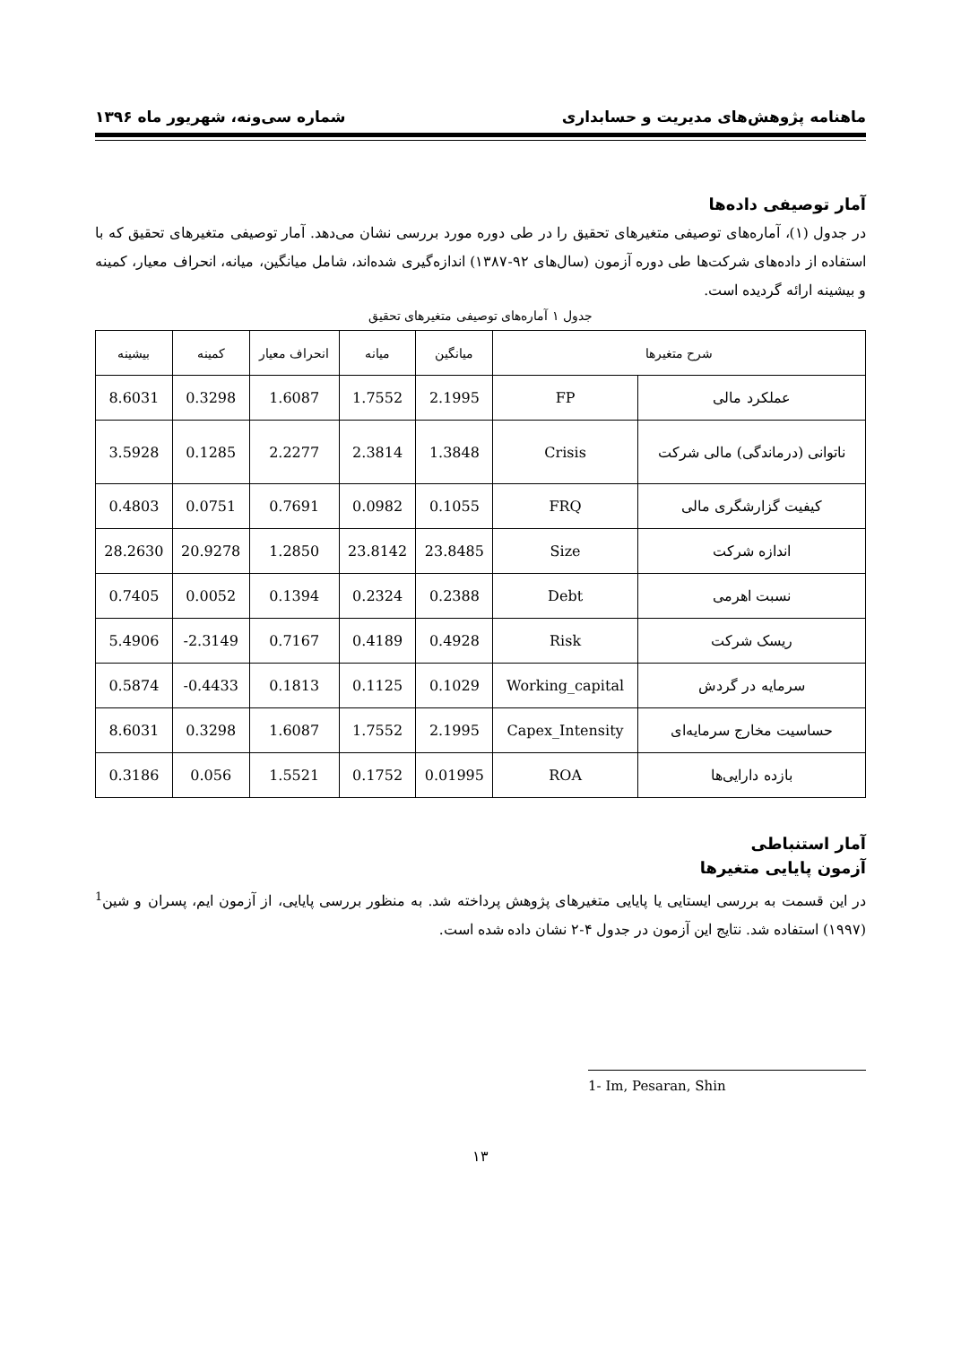ماهنامه پژوهش‌های مدیریت و حسابداری شماره سی‌ونه، شهریور ماه ۱۳۹۶
آمار توصیفی داده‌ها
در جدول (۱)، آماره‌های توصیفی متغیرهای تحقیق را در طی دوره مورد بررسی نشان می‌دهد. آمار توصیفی متغیرهای تحقیق که با استفاده از داده‌های شرکت‌ها طی دوره آزمون (سال‌های ۹۲-۱۳۸۷) اندازه‌گیری شده‌اند، شامل میانگین، میانه، انحراف معیار، کمینه و بیشینه ارائه گردیده است.
جدول ۱ آماره‌های توصیفی متغیرهای تحقیق
| شرح متغیرها | | میانگین | میانه | انحراف معیار | کمینه | بیشینه |
| --- | --- | --- | --- | --- | --- | --- |
| عملکرد مالی | FP | 2.1995 | 1.7552 | 1.6087 | 0.3298 | 8.6031 |
| ناتوانی (درماندگی) مالی شرکت | Crisis | 1.3848 | 2.3814 | 2.2277 | 0.1285 | 3.5928 |
| کیفیت گزارشگری مالی | FRQ | 0.1055 | 0.0982 | 0.7691 | 0.0751 | 0.4803 |
| اندازه شرکت | Size | 23.8485 | 23.8142 | 1.2850 | 20.9278 | 28.2630 |
| نسبت اهرمی | Debt | 0.2388 | 0.2324 | 0.1394 | 0.0052 | 0.7405 |
| ریسک شرکت | Risk | 0.4928 | 0.4189 | 0.7167 | -2.3149 | 5.4906 |
| سرمایه در گردش | Working_capital | 0.1029 | 0.1125 | 0.1813 | -0.4433 | 0.5874 |
| حساسیت مخارج سرمایه‌ای | Capex_Intensity | 2.1995 | 1.7552 | 1.6087 | 0.3298 | 8.6031 |
| بازده دارایی‌ها | ROA | 0.01995 | 0.1752 | 1.5521 | 0.056 | 0.3186 |
آمار استنباطی
آزمون پایایی متغیرها
در این قسمت به بررسی ایستایی یا پایایی متغیرهای پژوهش پرداخته شد. به منظور بررسی پایایی، از آزمون ایم، پسران و شین<sup>1</sup> (۱۹۹۷) استفاده شد. نتایج این آزمون در جدول ۴-۲ نشان داده شده است.
1- Im, Pesaran, Shin
۱۳